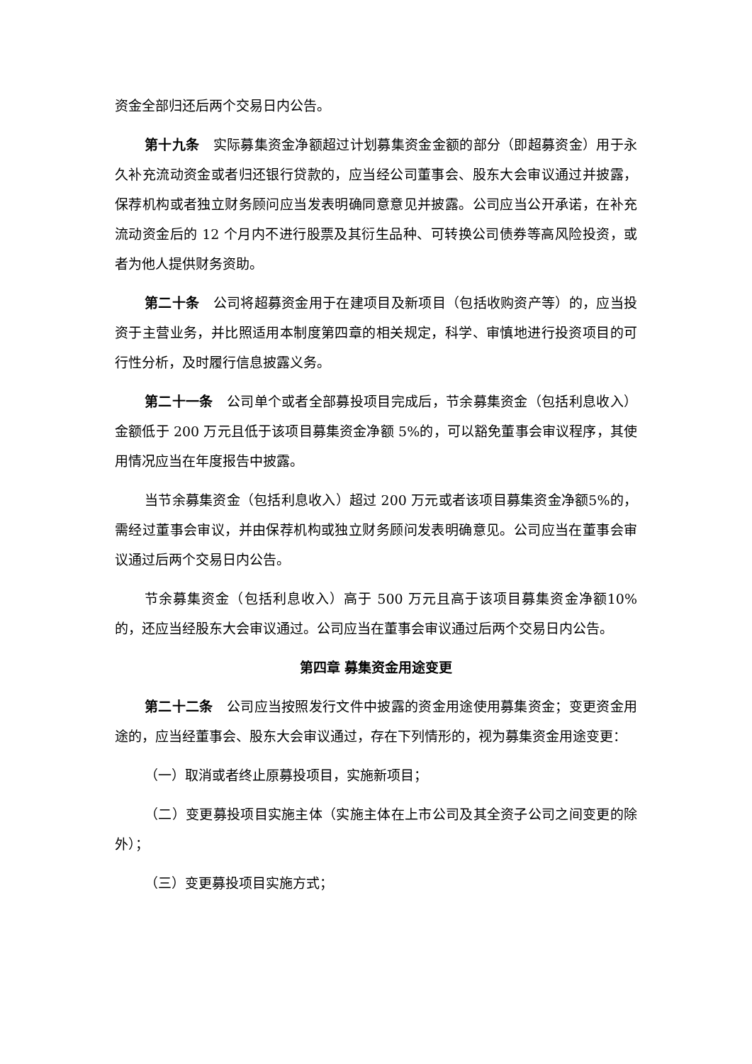资金全部归还后两个交易日内公告。
第十九条　实际募集资金净额超过计划募集资金金额的部分（即超募资金）用于永久补充流动资金或者归还银行贷款的，应当经公司董事会、股东大会审议通过并披露，保荐机构或者独立财务顾问应当发表明确同意意见并披露。公司应当公开承诺，在补充流动资金后的 12 个月内不进行股票及其衍生品种、可转换公司债券等高风险投资，或者为他人提供财务资助。
第二十条　公司将超募资金用于在建项目及新项目（包括收购资产等）的，应当投资于主营业务，并比照适用本制度第四章的相关规定，科学、审慎地进行投资项目的可行性分析，及时履行信息披露义务。
第二十一条　公司单个或者全部募投项目完成后，节余募集资金（包括利息收入）金额低于 200 万元且低于该项目募集资金净额 5%的，可以豁免董事会审议程序，其使用情况应当在年度报告中披露。
当节余募集资金（包括利息收入）超过 200 万元或者该项目募集资金净额5%的，需经过董事会审议，并由保荐机构或独立财务顾问发表明确意见。公司应当在董事会审议通过后两个交易日内公告。
节余募集资金（包括利息收入）高于 500 万元且高于该项目募集资金净额10%的，还应当经股东大会审议通过。公司应当在董事会审议通过后两个交易日内公告。
第四章 募集资金用途变更
第二十二条　公司应当按照发行文件中披露的资金用途使用募集资金；变更资金用途的，应当经董事会、股东大会审议通过，存在下列情形的，视为募集资金用途变更：
（一）取消或者终止原募投项目，实施新项目；
（二）变更募投项目实施主体（实施主体在上市公司及其全资子公司之间变更的除外）；
（三）变更募投项目实施方式；